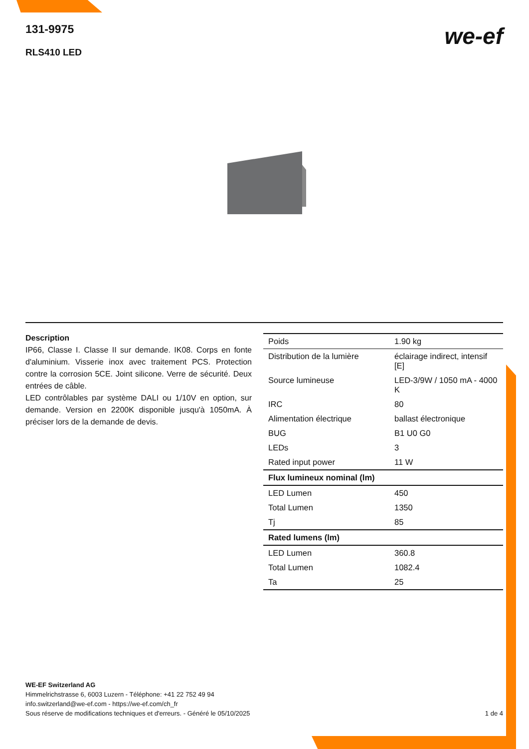131-9975
RLS410 LED
we-ef
Description
IP66, Classe I. Classe II sur demande. IK08. Corps en fonte d'aluminium. Visserie inox avec traitement PCS. Protection contre la corrosion 5CE. Joint silicone. Verre de sécurité. Deux entrées de câble.
LED contrôlables par système DALI ou 1/10V en option, sur demande. Version en 2200K disponible jusqu'à 1050mA. À préciser lors de la demande de devis.
| Poids | 1.90 kg |
| Distribution de la lumière | éclairage indirect, intensif [E] |
| Source lumineuse | LED-3/9W / 1050 mA - 4000 K |
| IRC | 80 |
| Alimentation électrique | ballast électronique |
| BUG | B1 U0 G0 |
| LEDs | 3 |
| Rated input power | 11 W |
| Flux lumineux nominal (lm) | |
| LED Lumen | 450 |
| Total Lumen | 1350 |
| Tj | 85 |
| Rated lumens (lm) | |
| LED Lumen | 360.8 |
| Total Lumen | 1082.4 |
| Ta | 25 |
WE-EF Switzerland AG
Himmelrichstrasse 6, 6003 Luzern - Téléphone: +41 22 752 49 94
info.switzerland@we-ef.com - https://we-ef.com/ch_fr
Sous réserve de modifications techniques et d'erreurs. - Généré le 05/10/2025
1 de 4